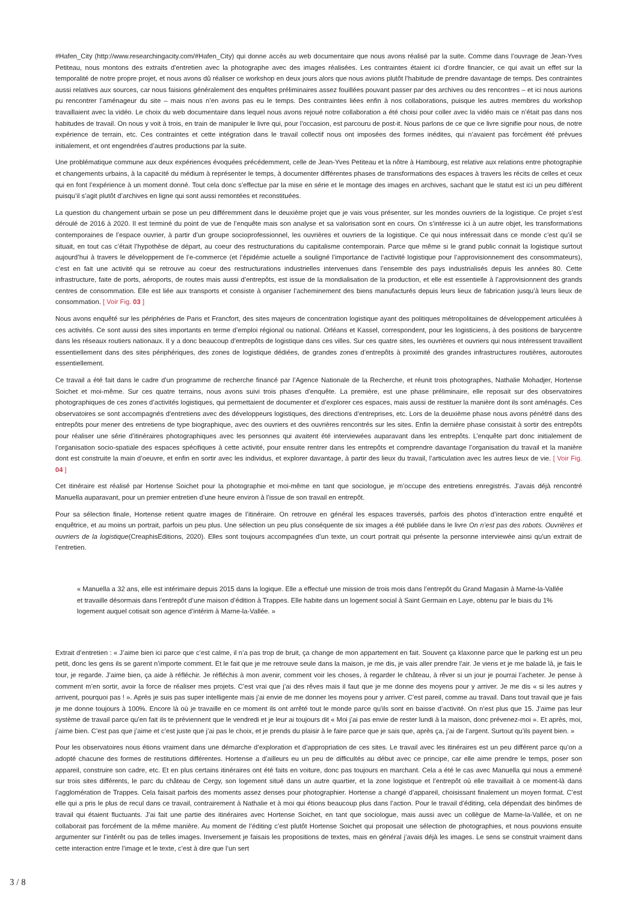#Hafen_City (http://www.researchingacity.com/#Hafen_City) qui donne accès au web documentaire que nous avons réalisé par la suite. Comme dans l’ouvrage de Jean-Yves Petiteau, nous montons des extraits d’entretien avec la photographe avec des images réalisées. Les contraintes étaient ici d’ordre financier, ce qui avait un effet sur la temporalité de notre propre projet, et nous avons dû réaliser ce workshop en deux jours alors que nous avions plutôt l’habitude de prendre davantage de temps. Des contraintes aussi relatives aux sources, car nous faisions généralement des enquêtes préliminaires assez fouillées pouvant passer par des archives ou des rencontres – et ici nous aurions pu rencontrer l’aménageur du site – mais nous n’en avons pas eu le temps. Des contraintes liées enfin à nos collaborations, puisque les autres membres du workshop travaillaient avec la vidéo. Le choix du web documentaire dans lequel nous avons rejoué notre collaboration a été choisi pour coller avec la vidéo mais ce n’était pas dans nos habitudes de travail. On nous y voit à trois, en train de manipuler le livre qui, pour l’occasion, est parcouru de post-it. Nous parlons de ce que ce livre signifie pour nous, de notre expérience de terrain, etc. Ces contraintes et cette intégration dans le travail collectif nous ont imposées des formes inédites, qui n’avaient pas forcément été prévues initialement, et ont engendrées d’autres productions par la suite.
Une problématique commune aux deux expériences évoquées précédemment, celle de Jean-Yves Petiteau et la nôtre à Hambourg, est relative aux relations entre photographie et changements urbains, à la capacité du médium à représenter le temps, à documenter différentes phases de transformations des espaces à travers les récits de celles et ceux qui en font l’expérience à un moment donné. Tout cela donc s’effectue par la mise en série et le montage des images en archives, sachant que le statut est ici un peu différent puisqu’il s’agit plutôt d’archives en ligne qui sont aussi remontées et reconstituées.
La question du changement urbain se pose un peu différemment dans le deuxième projet que je vais vous présenter, sur les mondes ouvriers de la logistique. Ce projet s’est déroulé de 2016 à 2020. Il est terminé du point de vue de l’enquête mais son analyse et sa valorisation sont en cours. On s’intéresse ici à un autre objet, les transformations contemporaines de l’espace ouvrier, à partir d’un groupe socioprofessionnel, les ouvrières et ouvriers de la logistique. Ce qui nous intéressait dans ce monde c’est qu’il se situait, en tout cas c’était l’hypothèse de départ, au coeur des restructurations du capitalisme contemporain. Parce que même si le grand public connait la logistique surtout aujourd’hui à travers le développement de l’e-commerce (et l’épidémie actuelle a souligné l’importance de l’activité logistique pour l’approvisionnement des consommateurs), c’est en fait une activité qui se retrouve au coeur des restructurations industrielles intervenues dans l’ensemble des pays industrialisés depuis les années 80. Cette infrastructure, faite de ports, aéroports, de routes mais aussi d’entrepôts, est issue de la mondialisation de la production, et elle est essentielle à l’approvisionnent des grands centres de consommation. Elle est liée aux transports et consiste à organiser l’acheminement des biens manufacturés depuis leurs lieux de fabrication jusqu’à leurs lieux de consommation. [ Voir Fig. 03 ]
Nous avons enquêté sur les périphéries de Paris et Francfort, des sites majeurs de concentration logistique ayant des politiques métropolitaines de développement articulées à ces activités. Ce sont aussi des sites importants en terme d’emploi régional ou national. Orléans et Kassel, correspondent, pour les logisticiens, à des positions de barycentre dans les réseaux routiers nationaux. Il y a donc beaucoup d’entrepôts de logistique dans ces villes. Sur ces quatre sites, les ouvrières et ouvriers qui nous intéressent travaillent essentiellement dans des sites périphériques, des zones de logistique dédiées, de grandes zones d’entrepôts à proximité des grandes infrastructures routières, autoroutes essentiellement.
Ce travail a été fait dans le cadre d’un programme de recherche financé par l’Agence Nationale de la Recherche, et réunit trois photographes, Nathalie Mohadjer, Hortense Soichet et moi-même. Sur ces quatre terrains, nous avons suivi trois phases d’enquête. La première, est une phase préliminaire, elle reposait sur des observatoires photographiques de ces zones d’activités logistiques, qui permettaient de documenter et d’explorer ces espaces, mais aussi de restituer la manière dont ils sont aménagés. Ces observatoires se sont accompagnés d’entretiens avec des développeurs logistiques, des directions d’entreprises, etc. Lors de la deuxième phase nous avons pénétré dans des entrepôts pour mener des entretiens de type biographique, avec des ouvriers et des ouvrières rencontrés sur les sites. Enfin la dernière phase consistait à sortir des entrepôts pour réaliser une série d’itinéraires photographiques avec les personnes qui avaitent été interviewées auparavant dans les entrepôts. L’enquête part donc initialement de l’organisation socio-spatiale des espaces spécifiques à cette activité, pour ensuite rentrer dans les entrepôts et comprendre davantage l’organisation du travail et la manière dont est construite la main d’oeuvre, et enfin en sortir avec les individus, et explorer davantage, à partir des lieux du travail, l’articulation avec les autres lieux de vie. [ Voir Fig. 04 ]
Cet itinéraire est réalisé par Hortense Soichet pour la photographie et moi-même en tant que sociologue, je m’occupe des entretiens enregistrés. J’avais déjà rencontré Manuella auparavant, pour un premier entretien d’une heure environ à l’issue de son travail en entrepôt.
Pour sa sélection finale, Hortense retient quatre images de l’itinéraire. On retrouve en général les espaces traversés, parfois des photos d’interaction entre enquêté et enquêtrice, et au moins un portrait, parfois un peu plus. Une sélection un peu plus conséquente de six images a été publiée dans le livre On n’est pas des robots. Ouvrières et ouvriers de la logistique(CreaphisEditions, 2020). Elles sont toujours accompagnées d’un texte, un court portrait qui présente la personne interviewée ainsi qu’un extrait de l’entretien.
« Manuella a 32 ans, elle est intérimaire depuis 2015 dans la logique. Elle a effectué une mission de trois mois dans l’entrepôt du Grand Magasin à Marne-la-Vallée et travaille désormais dans l’entrepôt d’une maison d’édition à Trappes. Elle habite dans un logement social à Saint Germain en Laye, obtenu par le biais du 1% logement auquel cotisait son agence d’intérim à Marne-la-Vallée. »
Extrait d’entretien : « J’aime bien ici parce que c’est calme, il n’a pas trop de bruit, ça change de mon appartement en fait. Souvent ça klaxonne parce que le parking est un peu petit, donc les gens ils se garent n’importe comment. Et le fait que je me retrouve seule dans la maison, je me dis, je vais aller prendre l’air. Je viens et je me balade là, je fais le tour, je regarde. J’aime bien, ça aide à réfléchir. Je réfléchis à mon avenir, comment voir les choses, à regarder le château, à rêver si un jour je pourrai l’acheter. Je pense à comment m’en sortir, avoir la force de réaliser mes projets. C’est vrai que j’ai des rêves mais il faut que je me donne des moyens pour y arriver. Je me dis « si les autres y arrivent, pourquoi pas ! ». Après je suis pas super intelligente mais j’ai envie de me donner les moyens pour y arriver. C’est pareil, comme au travail. Dans tout travail que je fais je me donne toujours à 100%. Encore là où je travaille en ce moment ils ont arrêté tout le monde parce qu’ils sont en baisse d’activité. On n’est plus que 15. J’aime pas leur système de travail parce qu’en fait ils te préviennent que le vendredi et je leur ai toujours dit « Moi j’ai pas envie de rester lundi à la maison, donc prévenez-moi ». Et après, moi, j’aime bien. C’est pas que j’aime et c’est juste que j’ai pas le choix, et je prends du plaisir à le faire parce que je sais que, après ça, j’ai de l’argent. Surtout qu’ils payent bien. »
Pour les observatoires nous étions vraiment dans une démarche d’exploration et d’appropriation de ces sites. Le travail avec les itinéraires est un peu différent parce qu’on a adopté chacune des formes de restitutions différentes. Hortense a d’ailleurs eu un peu de difficultés au début avec ce principe, car elle aime prendre le temps, poser son appareil, construire son cadre, etc. Et en plus certains itinéraires ont été faits en voiture, donc pas toujours en marchant. Cela a été le cas avec Manuella qui nous a emmené sur trois sites différents, le parc du château de Cergy, son logement situé dans un autre quartier, et la zone logistique et l’entrepôt où elle travaillait à ce moment-là dans l’agglomération de Trappes. Cela faisait parfois des moments assez denses pour photographier. Hortense a changé d’appareil, choisissant finalement un moyen format. C’est elle qui a pris le plus de recul dans ce travail, contrairement à Nathalie et à moi qui étions beaucoup plus dans l’action. Pour le travail d’éditing, cela dépendait des binômes de travail qui étaient fluctuants. J’ai fait une partie des itinéraires avec Hortense Soichet, en tant que sociologue, mais aussi avec un collègue de Marne-la-Vallée, et on ne collaborait pas forcément de la même manière. Au moment de l’éditing c’est plutôt Hortense Soichet qui proposait une sélection de photographies, et nous pouvions ensuite argumenter sur l’intérêt ou pas de telles images. Inversement je faisais les propositions de textes, mais en général j’avais déjà les images. Le sens se construit vraiment dans cette interaction entre l’image et le texte, c’est à dire que l’un sert
3 / 8